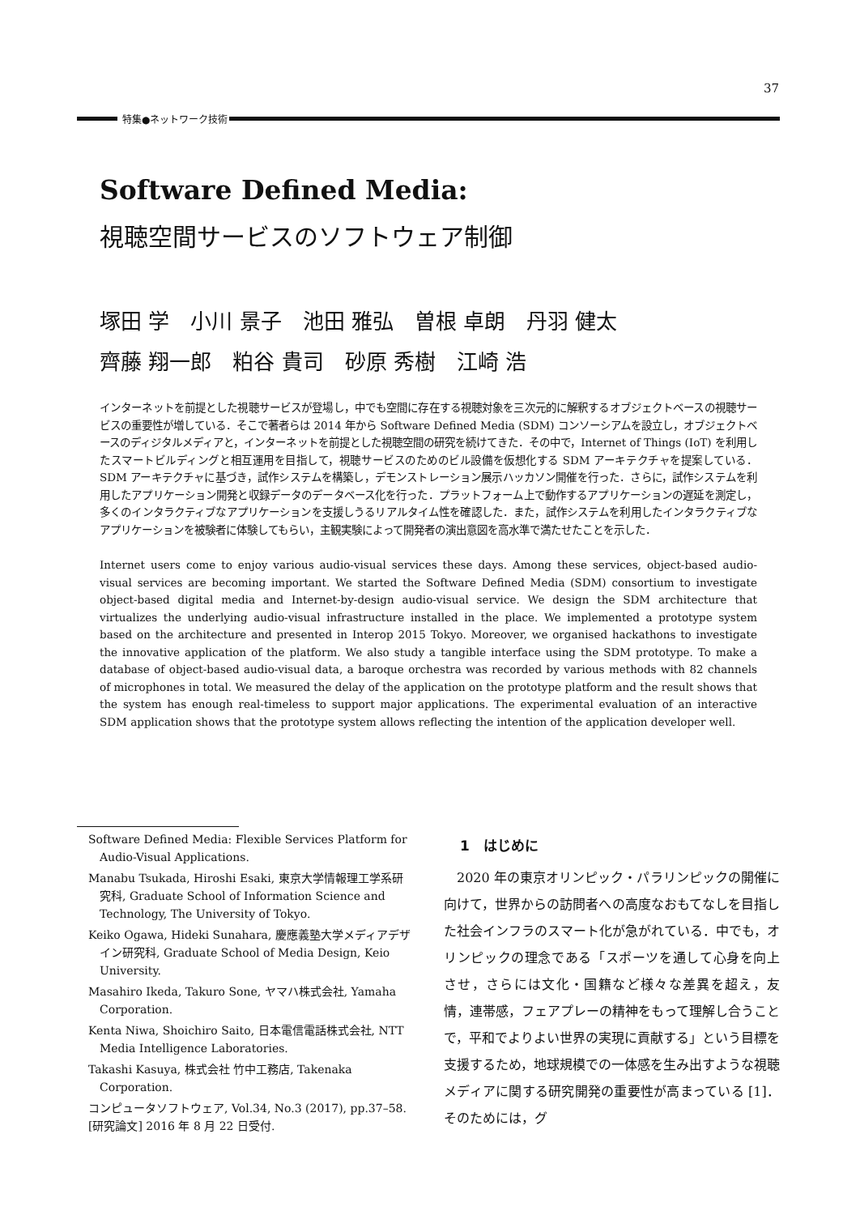37
特集●ネットワーク技術
Software Defined Media:
視聴空間サービスのソフトウェア制御
塚田 学　小川 景子　池田 雅弘　曽根 卓朗　丹羽 健太
齊藤 翔一郎　粕谷 貴司　砂原 秀樹　江崎 浩
インターネットを前提とした視聴サービスが登場し，中でも空間に存在する視聴対象を三次元的に解釈するオブジェクトベースの視聴サービスの重要性が増している．そこで著者らは 2014 年から Software Defined Media (SDM) コンソーシアムを設立し，オブジェクトベースのディジタルメディアと，インターネットを前提とした視聴空間の研究を続けてきた．その中で，Internet of Things (IoT) を利用したスマートビルディングと相互運用を目指して，視聴サービスのためのビル設備を仮想化する SDM アーキテクチャを提案している．SDM アーキテクチャに基づき，試作システムを構築し，デモンストレーション展示ハッカソン開催を行った．さらに，試作システムを利用したアプリケーション開発と収録データのデータベース化を行った．プラットフォーム上で動作するアプリケーションの遅延を測定し，多くのインタラクティブなアプリケーションを支援しうるリアルタイム性を確認した．また，試作システムを利用したインタラクティブなアプリケーションを被験者に体験してもらい，主観実験によって開発者の演出意図を高水準で満たせたことを示した．
Internet users come to enjoy various audio-visual services these days. Among these services, object-based audio-visual services are becoming important. We started the Software Defined Media (SDM) consortium to investigate object-based digital media and Internet-by-design audio-visual service. We design the SDM architecture that virtualizes the underlying audio-visual infrastructure installed in the place. We implemented a prototype system based on the architecture and presented in Interop 2015 Tokyo. Moreover, we organised hackathons to investigate the innovative application of the platform. We also study a tangible interface using the SDM prototype. To make a database of object-based audio-visual data, a baroque orchestra was recorded by various methods with 82 channels of microphones in total. We measured the delay of the application on the prototype platform and the result shows that the system has enough real-timeless to support major applications. The experimental evaluation of an interactive SDM application shows that the prototype system allows reflecting the intention of the application developer well.
Software Defined Media: Flexible Services Platform for Audio-Visual Applications.
Manabu Tsukada, Hiroshi Esaki, 東京大学情報理工学系研究科, Graduate School of Information Science and Technology, The University of Tokyo.
Keiko Ogawa, Hideki Sunahara, 慶應義塾大学メディアデザイン研究科, Graduate School of Media Design, Keio University.
Masahiro Ikeda, Takuro Sone, ヤマハ株式会社, Yamaha Corporation.
Kenta Niwa, Shoichiro Saito, 日本電信電話株式会社, NTT Media Intelligence Laboratories.
Takashi Kasuya, 株式会社 竹中工務店, Takenaka Corporation.
コンピュータソフトウェア, Vol.34, No.3 (2017), pp.37–58.
[研究論文] 2016 年 8 月 22 日受付.
1　はじめに
2020 年の東京オリンピック・パラリンピックの開催に向けて，世界からの訪問者への高度なおもてなしを目指した社会インフラのスマート化が急がれている．中でも，オリンピックの理念である「スポーツを通して心身を向上させ，さらには文化・国籍など様々な差異を超え，友情，連帯感，フェアプレーの精神をもって理解し合うことで，平和でよりよい世界の実現に貢献する」という目標を支援するため，地球規模での一体感を生み出すような視聴メディアに関する研究開発の重要性が高まっている [1]．そのためには，グ